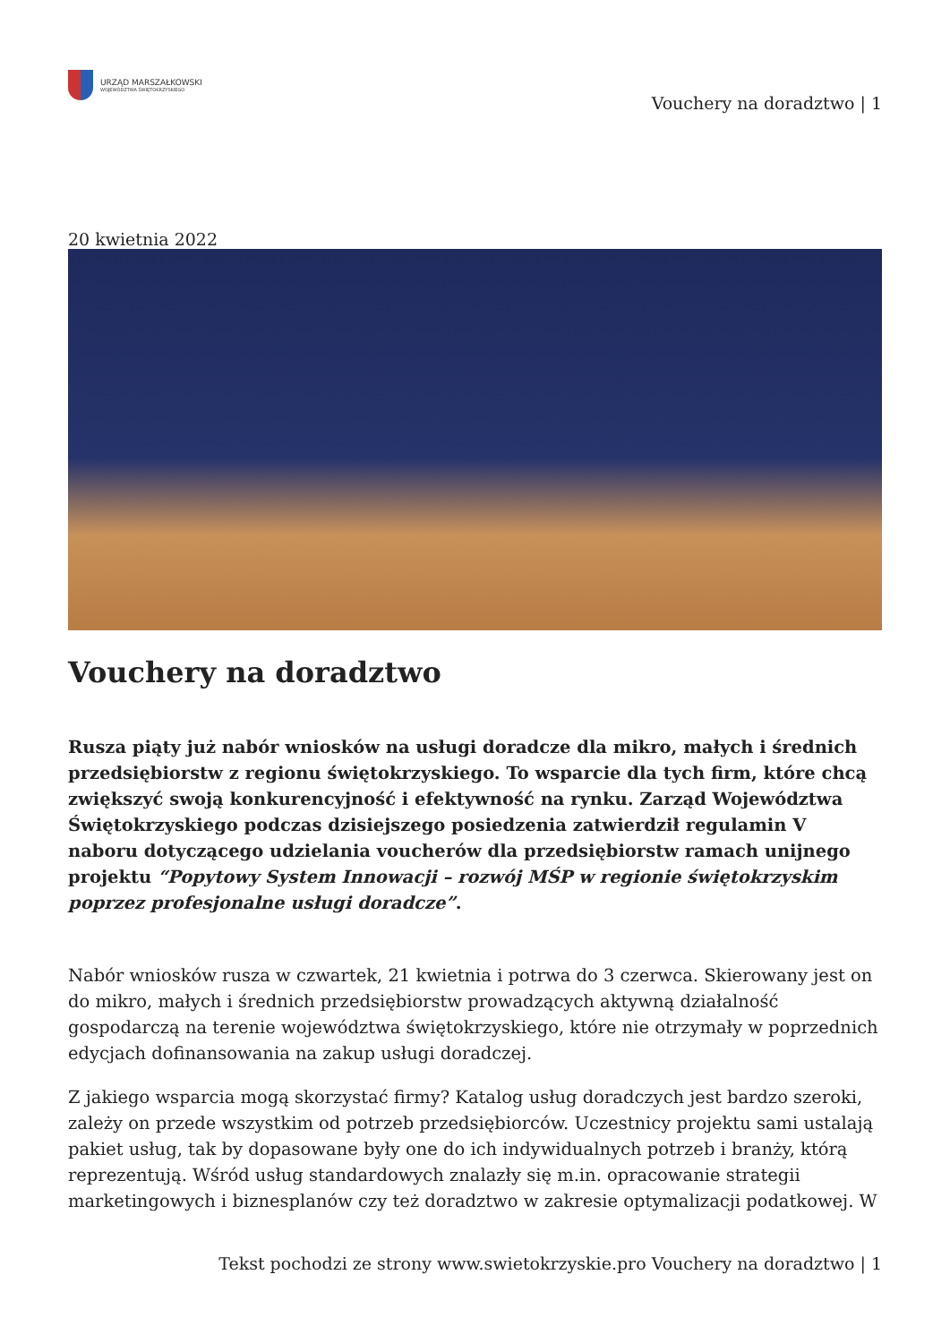URZĄD MARSZAŁKOWSKI
WOJEWÓDZTWA ŚWIĘTOKRZYSKIEGO
Vouchery na doradztwo | 1
20 kwietnia 2022
Vouchery na doradztwo
Rusza piąty już nabór wniosków na usługi doradcze dla mikro, małych i średnich przedsiębiorstw z regionu świętokrzyskiego. To wsparcie dla tych firm, które chcą zwiększyć swoją konkurencyjność i efektywność na rynku. Zarząd Województwa Świętokrzyskiego podczas dzisiejszego posiedzenia zatwierdził regulamin V naboru dotyczącego udzielania voucherów dla przedsiębiorstw ramach unijnego projektu “Popytowy System Innowacji – rozwój MŚP w regionie świętokrzyskim poprzez profesjonalne usługi doradcze”.
Nabór wniosków rusza w czwartek, 21 kwietnia i potrwa do 3 czerwca. Skierowany jest on do mikro, małych i średnich przedsiębiorstw prowadzących aktywną działalność gospodarczą na terenie województwa świętokrzyskiego, które nie otrzymały w poprzednich edycjach dofinansowania na zakup usługi doradczej.
Z jakiego wsparcia mogą skorzystać firmy? Katalog usług doradczych jest bardzo szeroki, zależy on przede wszystkim od potrzeb przedsiębiorców. Uczestnicy projektu sami ustalają pakiet usług, tak by dopasowane były one do ich indywidualnych potrzeb i branży, którą reprezentują. Wśród usług standardowych znalazły się m.in. opracowanie strategii marketingowych i biznesplanów czy też doradztwo w zakresie optymalizacji podatkowej. W
Tekst pochodzi ze strony www.swietokrzyskie.pro Vouchery na doradztwo | 1